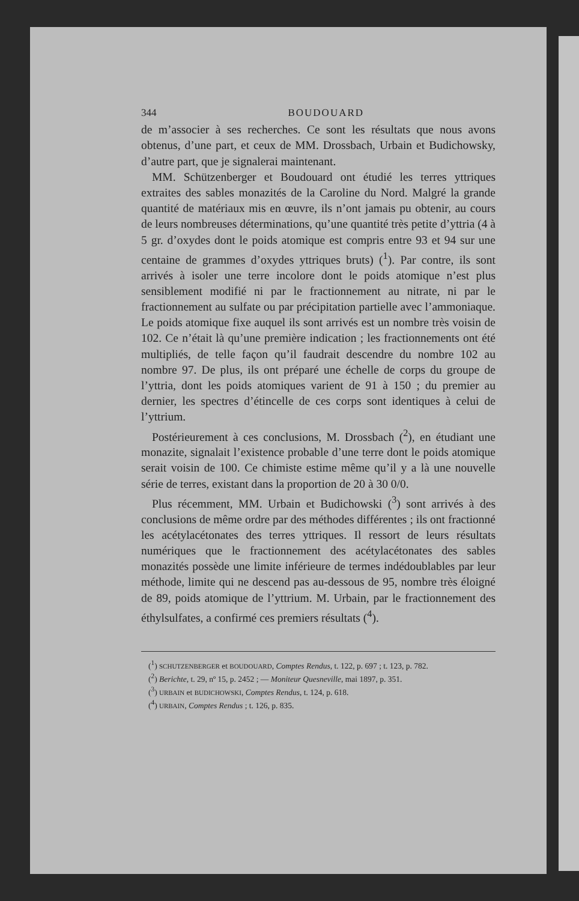344 BOUDOUARD
de m’associer à ses recherches. Ce sont les résultats que nous avons obtenus, d’une part, et ceux de MM. Drossbach, Urbain et Budichowsky, d’autre part, que je signalerai maintenant.
MM. Schützenberger et Boudouard ont étudié les terres yttriques extraites des sables monazités de la Caroline du Nord. Malgré la grande quantité de matériaux mis en œuvre, ils n’ont jamais pu obtenir, au cours de leurs nombreuses déterminations, qu’une quantité très petite d’yttria (4 à 5 gr. d’oxydes dont le poids atomique est compris entre 93 et 94 sur une centaine de grammes d’oxydes yttriques bruts) (<sup>1</sup>). Par contre, ils sont arrivés à isoler une terre incolore dont le poids atomique n’est plus sensiblement modifié ni par le fractionnement au nitrate, ni par le fractionnement au sulfate ou par précipitation partielle avec l’ammoniaque. Le poids atomique fixe auquel ils sont arrivés est un nombre très voisin de 102. Ce n’était là qu’une première indication ; les fractionnements ont été multipliés, de telle façon qu’il faudrait descendre du nombre 102 au nombre 97. De plus, ils ont préparé une échelle de corps du groupe de l’yttria, dont les poids atomiques varient de 91 à 150 ; du premier au dernier, les spectres d’étincelle de ces corps sont identiques à celui de l’yttrium.
Postérieurement à ces conclusions, M. Drossbach (<sup>2</sup>), en étudiant une monazite, signalait l’existence probable d’une terre dont le poids atomique serait voisin de 100. Ce chimiste estime même qu’il y a là une nouvelle série de terres, existant dans la proportion de 20 à 30 0/0.
Plus récemment, MM. Urbain et Budichowski (<sup>3</sup>) sont arrivés à des conclusions de même ordre par des méthodes différentes ; ils ont fractionné les acétylacétonates des terres yttriques. Il ressort de leurs résultats numériques que le fractionnement des acétylacétonates des sables monazités possède une limite inférieure de termes indédoublables par leur méthode, limite qui ne descend pas au-dessous de 95, nombre très éloigné de 89, poids atomique de l’yttrium. M. Urbain, par le fractionnement des éthylsulfates, a confirmé ces premiers résultats (<sup>4</sup>).
(<sup>1</sup>) SCHUTZENBERGER et BOUDOUARD, Comptes Rendus, t. 122, p. 697 ; t. 123, p. 782.
(<sup>2</sup>) Berichte, t. 29, nº 15, p. 2452 ; — Moniteur Quesneville, mai 1897, p. 351.
(<sup>3</sup>) URBAIN et BUDICHOWSKI, Comptes Rendus, t. 124, p. 618.
(<sup>4</sup>) URBAIN, Comptes Rendus ; t. 126, p. 835.